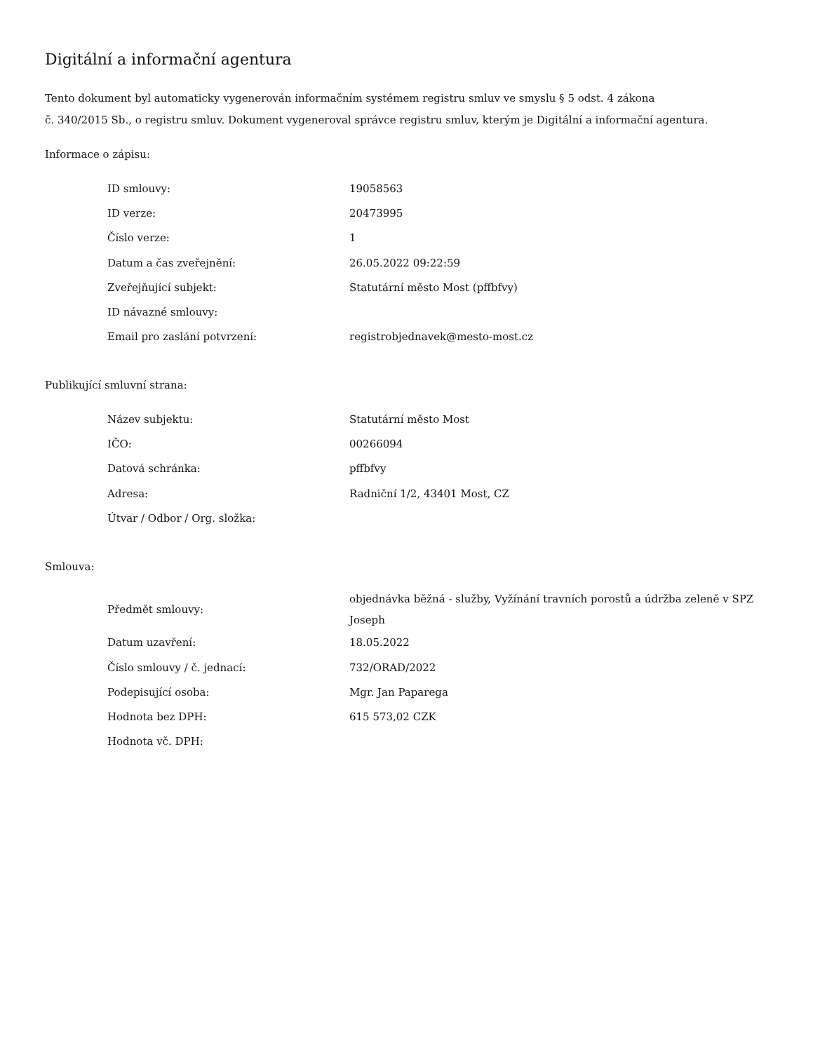Digitální a informační agentura
Tento dokument byl automaticky vygenerován informačním systémem registru smluv ve smyslu § 5 odst. 4 zákona
č. 340/2015 Sb., o registru smluv. Dokument vygeneroval správce registru smluv, kterým je Digitální a informační agentura.
Informace o zápisu:
| ID smlouvy: | 19058563 |
| ID verze: | 20473995 |
| Číslo verze: | 1 |
| Datum a čas zveřejnění: | 26.05.2022 09:22:59 |
| Zveřejňující subjekt: | Statutární město Most (pffbfvy) |
| ID návazné smlouvy: | |
| Email pro zaslání potvrzení: | registrobjednavek@mesto-most.cz |
Publikující smluvní strana:
| Název subjektu: | Statutární město Most |
| IČO: | 00266094 |
| Datová schránka: | pffbfvy |
| Adresa: | Radniční 1/2, 43401 Most, CZ |
| Útvar / Odbor / Org. složka: | |
Smlouva:
| Předmět smlouvy: | objednávka běžná - služby, Vyžínání travních porostů a údržba zeleně v SPZ Joseph |
| Datum uzavření: | 18.05.2022 |
| Číslo smlouvy / č. jednací: | 732/ORAD/2022 |
| Podepisující osoba: | Mgr. Jan Paparega |
| Hodnota bez DPH: | 615 573,02 CZK |
| Hodnota vč. DPH: | |